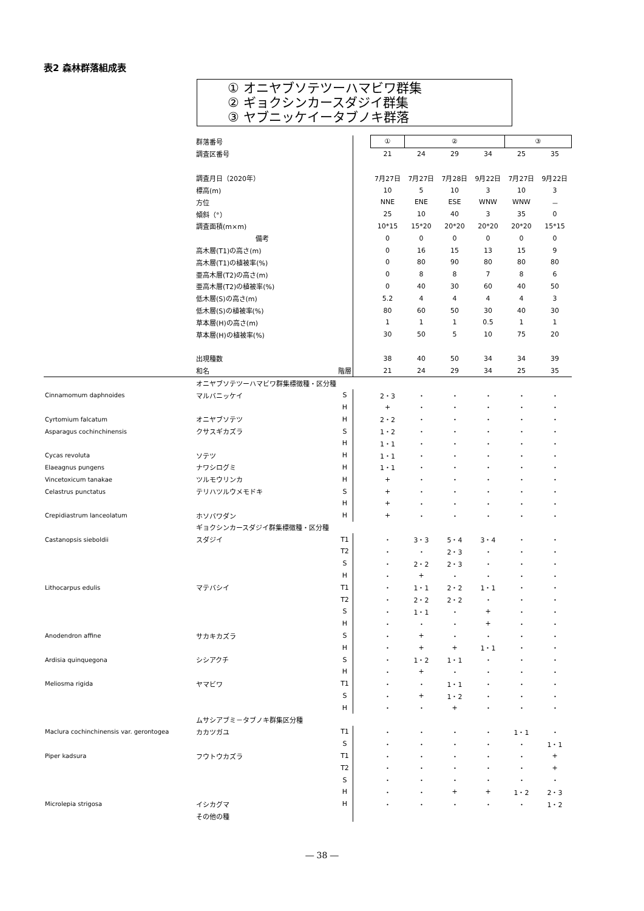表2 森林群落組成表
① オニヤブソテツーハマビワ群集
② ギョクシンカースダジイ群集
③ ヤブニッケイータブノキ群落
| | 群落番号 | | | ① | ② | | | ③ | |
| | 調査区番号 | | | 21 | 24 | 29 | 34 | 25 | 35 |
| | 調査月日（2020年） | | | 7月27日 | 7月27日 | 7月28日 | 9月22日 | 7月27日 | 9月22日 |
| | 標高(m) | | | 10 | 5 | 10 | 3 | 10 | 3 |
| | 方位 | | | NNE | ENE | ESE | WNW | WNW | － |
| | 傾斜（°） | | | 25 | 10 | 40 | 3 | 35 | 0 |
| | 調査面積(m×m) | | | 10*15 | 15*20 | 20*20 | 20*20 | 20*20 | 15*15 |
| | 備考 | | | 0 | 0 | 0 | 0 | 0 | 0 |
| | 高木層(T1)の高さ(m) | | | 0 | 16 | 15 | 13 | 15 | 9 |
| | 高木層(T1)の植被率(%) | | | 0 | 80 | 90 | 80 | 80 | 80 |
| | 亜高木層(T2)の高さ(m) | | | 0 | 8 | 8 | 7 | 8 | 6 |
| | 亜高木層(T2)の植被率(%) | | | 0 | 40 | 30 | 60 | 40 | 50 |
| | 低木層(S)の高さ(m) | | | 5.2 | 4 | 4 | 4 | 4 | 3 |
| | 低木層(S)の植被率(%) | | | 80 | 60 | 50 | 30 | 40 | 30 |
| | 草本層(H)の高さ(m) | | | 1 | 1 | 1 | 0.5 | 1 | 1 |
| | 草本層(H)の植被率(%) | | | 30 | 50 | 5 | 10 | 75 | 20 |
| | 出現種数 | | | 38 | 40 | 50 | 34 | 34 | 39 |
| | 和名 | 階層 | | 21 | 24 | 29 | 34 | 25 | 35 |
| | オニヤブソテツーハマビワ群集標徴種・区分種 | | | | | | | | |
| Cinnamomum daphnoides | マルバニッケイ | S | | 2・3 | ・ | ・ | ・ | ・ | ・ |
| | | H | | + | ・ | ・ | ・ | ・ | ・ |
| Cyrtomium falcatum | オニヤブソテツ | H | | 2・2 | ・ | ・ | ・ | ・ | ・ |
| Asparagus cochinchinensis | クサスギカズラ | S | | 1・2 | ・ | ・ | ・ | ・ | ・ |
| | | H | | 1・1 | ・ | ・ | ・ | ・ | ・ |
| Cycas revoluta | ソテツ | H | | 1・1 | ・ | ・ | ・ | ・ | ・ |
| Elaeagnus pungens | ナワシログミ | H | | 1・1 | ・ | ・ | ・ | ・ | ・ |
| Vincetoxicum tanakae | ツルモウリンカ | H | | + | ・ | ・ | ・ | ・ | ・ |
| Celastrus punctatus | テリハツルウメモドキ | S | | + | ・ | ・ | ・ | ・ | ・ |
| | | H | | + | ・ | ・ | ・ | ・ | ・ |
| Crepidiastrum lanceolatum | ホソバワダン | H | | + | ・ | ・ | ・ | ・ | ・ |
| | ギョクシンカースダジイ群集標徴種・区分種 | | | | | | | | |
| Castanopsis sieboldii | スダジイ | T1 | | ・ | 3・3 | 5・4 | 3・4 | ・ | ・ |
| | | T2 | | ・ | ・ | 2・3 | ・ | ・ | ・ |
| | | S | | ・ | 2・2 | 2・3 | ・ | ・ | ・ |
| | | H | | ・ | + | ・ | ・ | ・ | ・ |
| Lithocarpus edulis | マテバシイ | T1 | | ・ | 1・1 | 2・2 | 1・1 | ・ | ・ |
| | | T2 | | ・ | 2・2 | 2・2 | ・ | ・ | ・ |
| | | S | | ・ | 1・1 | ・ | + | ・ | ・ |
| | | H | | ・ | ・ | ・ | + | ・ | ・ |
| Anodendron affine | サカキカズラ | S | | ・ | + | ・ | ・ | ・ | ・ |
| | | H | | ・ | + | + | 1・1 | ・ | ・ |
| Ardisia quinquegona | シシアクチ | S | | ・ | 1・2 | 1・1 | ・ | ・ | ・ |
| | | H | | ・ | + | ・ | ・ | ・ | ・ |
| Meliosma rigida | ヤマビワ | T1 | | ・ | ・ | 1・1 | ・ | ・ | ・ |
| | | S | | ・ | + | 1・2 | ・ | ・ | ・ |
| | | H | | ・ | ・ | + | ・ | ・ | ・ |
| | ムサシアブミ－タブノキ群集区分種 | | | | | | | | |
| Maclura cochinchinensis var. gerontogea | カカツガユ | T1 | | ・ | ・ | ・ | ・ | 1・1 | ・ |
| | | S | | ・ | ・ | ・ | ・ | ・ | 1・1 |
| Piper kadsura | フウトウカズラ | T1 | | ・ | ・ | ・ | ・ | ・ | + |
| | | T2 | | ・ | ・ | ・ | ・ | ・ | + |
| | | S | | ・ | ・ | ・ | ・ | ・ | ・ |
| | | H | | ・ | ・ | + | + | 1・2 | 2・3 |
| Microlepia strigosa | イシカグマ | H | | ・ | ・ | ・ | ・ | ・ | 1・2 |
| | その他の種 | | | | | | | | |
― 38 ―